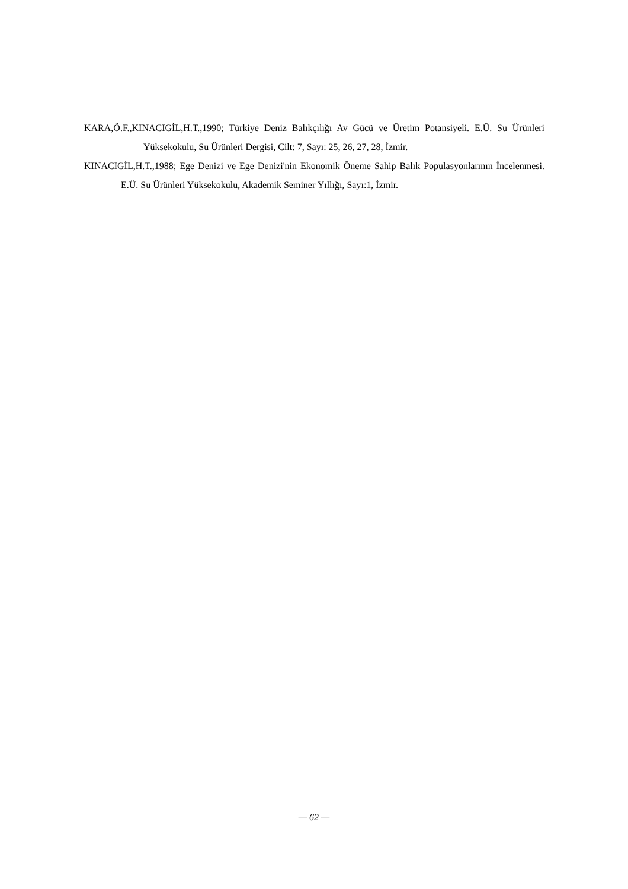KARA,Ö.F.,KINACIGİL,H.T.,1990; Türkiye Deniz Balıkçılığı Av Gücü ve Üretim Potansiyeli. E.Ü. Su Ürünleri Yüksekokulu, Su Ürünleri Dergisi, Cilt: 7, Sayı: 25, 26, 27, 28, İzmir.
KINACIGİL,H.T.,1988; Ege Denizi ve Ege Denizi'nin Ekonomik Öneme Sahip Balık Populasyonlarının İncelenmesi. E.Ü. Su Ürünleri Yüksekokulu, Akademik Seminer Yıllığı, Sayı:1, İzmir.
— 62 —